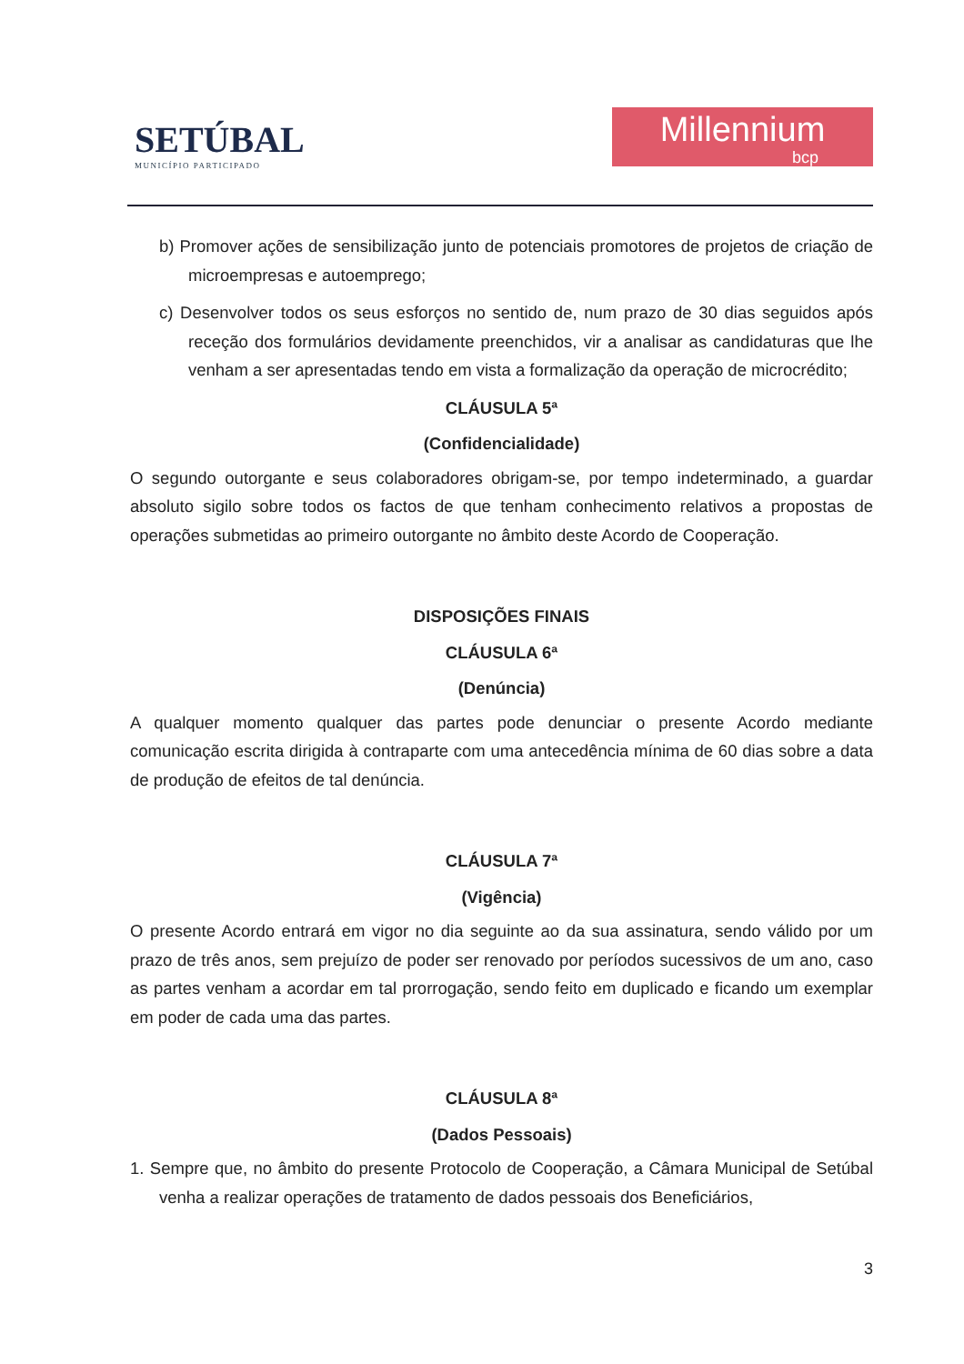SETÚBAL
MUNICÍPIO PARTICIPADO
Millennium
bcp
b) Promover ações de sensibilização junto de potenciais promotores de projetos de criação de microempresas e autoemprego;
c) Desenvolver todos os seus esforços no sentido de, num prazo de 30 dias seguidos após receção dos formulários devidamente preenchidos, vir a analisar as candidaturas que lhe venham a ser apresentadas tendo em vista a formalização da operação de microcrédito;
CLÁUSULA 5ª
(Confidencialidade)
O segundo outorgante e seus colaboradores obrigam-se, por tempo indeterminado, a guardar absoluto sigilo sobre todos os factos de que tenham conhecimento relativos a propostas de operações submetidas ao primeiro outorgante no âmbito deste Acordo de Cooperação.
DISPOSIÇÕES FINAIS
CLÁUSULA 6ª
(Denúncia)
A qualquer momento qualquer das partes pode denunciar o presente Acordo mediante comunicação escrita dirigida à contraparte com uma antecedência mínima de 60 dias sobre a data de produção de efeitos de tal denúncia.
CLÁUSULA 7ª
(Vigência)
O presente Acordo entrará em vigor no dia seguinte ao da sua assinatura, sendo válido por um prazo de três anos, sem prejuízo de poder ser renovado por períodos sucessivos de um ano, caso as partes venham a acordar em tal prorrogação, sendo feito em duplicado e ficando um exemplar em poder de cada uma das partes.
CLÁUSULA 8ª
(Dados Pessoais)
1. Sempre que, no âmbito do presente Protocolo de Cooperação, a Câmara Municipal de Setúbal venha a realizar operações de tratamento de dados pessoais dos Beneficiários,
3